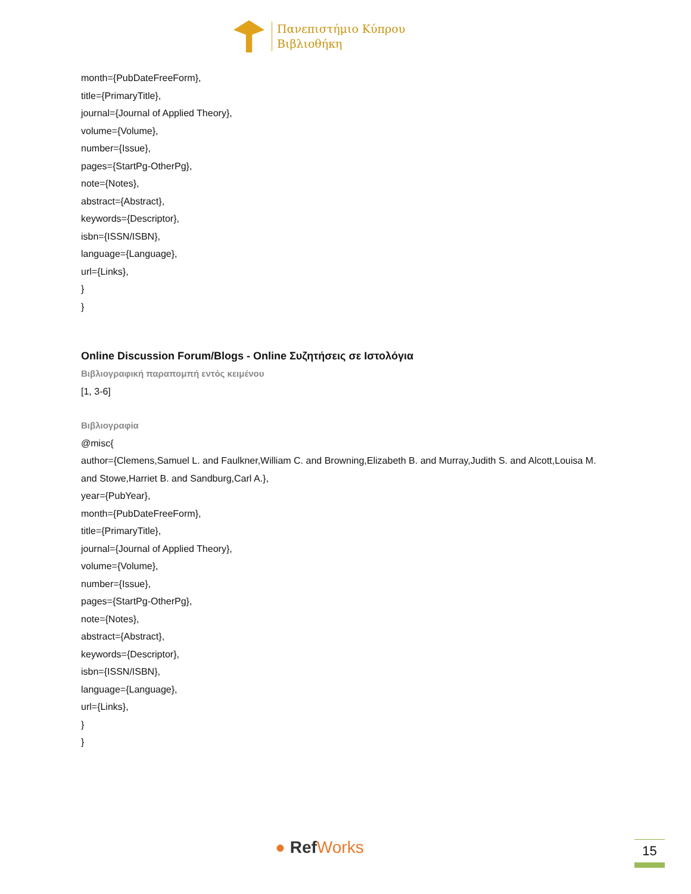Πανεπιστήμιο Κύπρου
Βιβλιοθήκη
month={PubDateFreeForm},
title={PrimaryTitle},
journal={Journal of Applied Theory},
volume={Volume},
number={Issue},
pages={StartPg-OtherPg},
note={Notes},
abstract={Abstract},
keywords={Descriptor},
isbn={ISSN/ISBN},
language={Language},
url={Links},
}
}
Online Discussion Forum/Blogs - Online Συζητήσεις σε Ιστολόγια
Βιβλιογραφική παραπομπή εντός κειμένου
[1, 3-6]
Βιβλιογραφία
@misc{
author={Clemens,Samuel L. and Faulkner,William C. and Browning,Elizabeth B. and Murray,Judith S. and Alcott,Louisa M. and Stowe,Harriet B. and Sandburg,Carl A.},
year={PubYear},
month={PubDateFreeForm},
title={PrimaryTitle},
journal={Journal of Applied Theory},
volume={Volume},
number={Issue},
pages={StartPg-OtherPg},
note={Notes},
abstract={Abstract},
keywords={Descriptor},
isbn={ISSN/ISBN},
language={Language},
url={Links},
}
}
● Ref Works 15